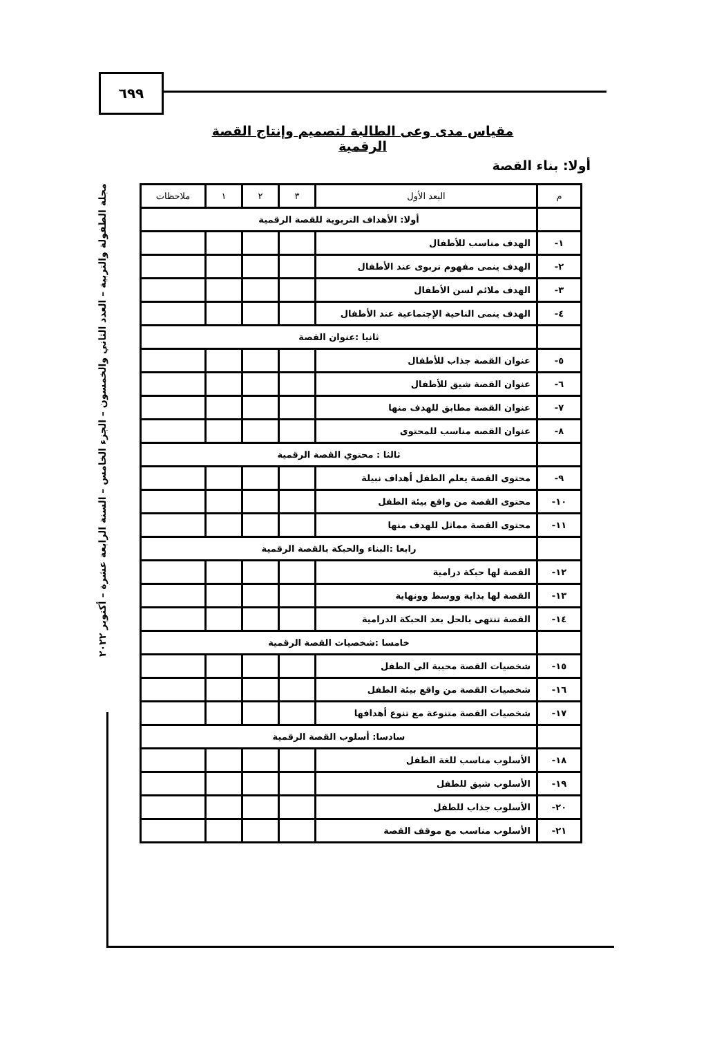٦٩٩
مجلة الطفولة والتربية – العدد الثاني والخمسون – الجزء الخامس – السنة الرابعة عشرة – أكتوبر ٢٠٢٢
مقياس مدى وعى الطالبة لتصميم وإنتاج القصة الرقمية
أولا: بناء القصة
| م | البعد الأول | ٣ | ٢ | ١ | ملاحظات |
| --- | --- | --- | --- | --- | --- |
| | أولا: الأهداف التربوية للقصة الرقمية | | | | |
| ١- | الهدف مناسب للأطفال | | | | |
| ٢- | الهدف ينمى مفهوم تربوى عند الأطفال | | | | |
| ٣- | الهدف ملائم لسن الأطفال | | | | |
| ٤- | الهدف ينمى الناحية الإجتماعية عند الأطفال | | | | |
| | ثانيا :عنوان القصة | | | | |
| ٥- | عنوان القصة جذاب للأطفال | | | | |
| ٦- | عنوان القصة شيق للأطفال | | | | |
| ٧- | عنوان القصة مطابق للهدف منها | | | | |
| ٨- | عنوان القصه مناسب للمحتوى | | | | |
| | ثالثا : محتوي القصة الرقمية | | | | |
| ٩- | محتوى القصة يعلم الطفل أهداف نبيلة | | | | |
| ١٠- | محتوى القصة من واقع بيئة الطفل | | | | |
| ١١- | محتوى القصة مماثل للهدف منها | | | | |
| | رابعا :البناء والحبكة بالقصة الرقمية | | | | |
| ١٢- | القصة لها حبكة درامية | | | | |
| ١٣- | القصة لها بداية ووسط وونهاية | | | | |
| ١٤- | القصة تنتهى بالحل بعد الحبكة الدرامية | | | | |
| | خامسا :شخصيات القصة الرقمية | | | | |
| ١٥- | شخصيات القصة محببة الى الطفل | | | | |
| ١٦- | شخصيات القصة من واقع بيئة الطفل | | | | |
| ١٧- | شخصيات القصة متنوعة مع تنوع أهدافها | | | | |
| | سادسا: أسلوب القصة الرقمية | | | | |
| ١٨- | الأسلوب مناسب للغة الطفل | | | | |
| ١٩- | الأسلوب شيق للطفل | | | | |
| ٢٠- | الأسلوب جذاب للطفل | | | | |
| ٢١- | الأسلوب مناسب مع موقف القصة | | | | |